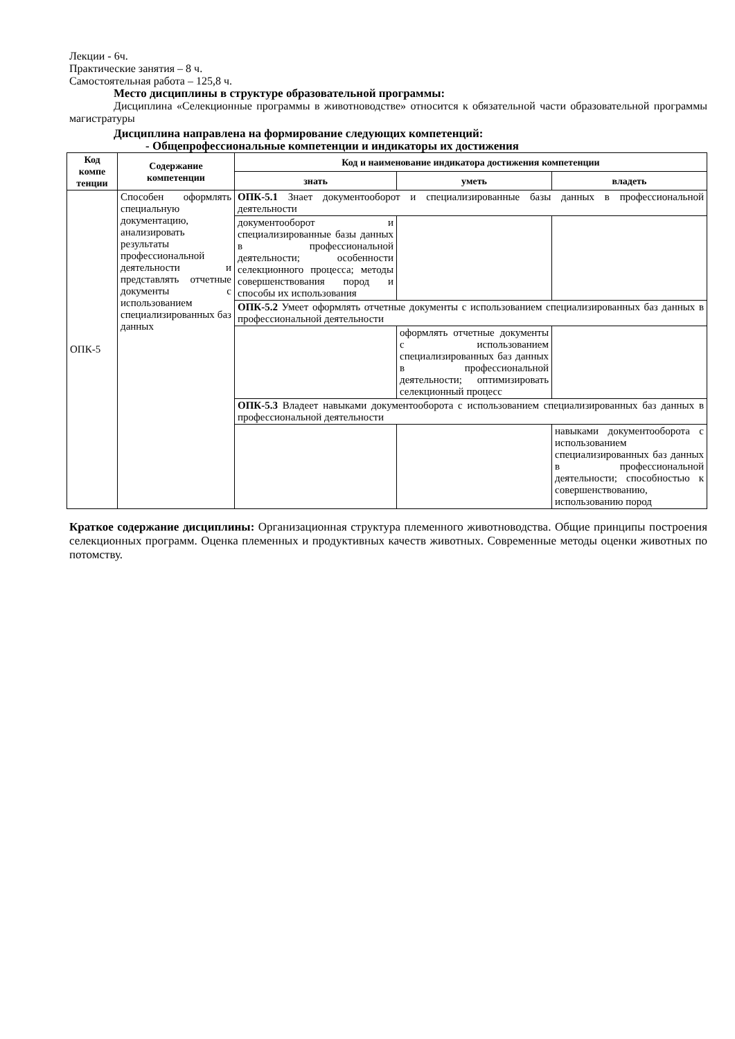Лекции - 6ч.
Практические занятия – 8 ч.
Самостоятельная работа – 125,8 ч.
Место дисциплины в структуре образовательной программы:
Дисциплина «Селекционные программы в животноводстве» относится к обязательной части образовательной программы магистратуры
Дисциплина направлена на формирование следующих компетенций:
- Общепрофессиональные компетенции и индикаторы их достижения
| Код компе тенции | Содержание компетенции | Код и наименование индикатора достижения компетенции | | |
| --- | --- | --- | --- | --- |
| | | знать | уметь | владеть |
| ОПК-5 | Способен оформлять специальную документацию, анализировать результаты профессиональной деятельности и представлять отчетные документы с использованием специализированных баз данных | ОПК-5.1 Знает документооборот и специализированные базы данных в профессиональной деятельности | | |
| | | документооборот и специализированные базы данных в профессиональной деятельности; особенности селекционного процесса; методы совершенствования пород и способы их использования | | |
| | | ОПК-5.2 Умеет оформлять отчетные документы с использованием специализированных баз данных в профессиональной деятельности | | |
| | | | оформлять отчетные документы с использованием специализированных баз данных в профессиональной деятельности; оптимизировать селекционный процесс | |
| | | ОПК-5.3 Владеет навыками документооборота с использованием специализированных баз данных в профессиональной деятельности | | |
| | | | | навыками документооборота с использованием специализированных баз данных в профессиональной деятельности; способностью к совершенствованию, использованию пород |
Краткое содержание дисциплины: Организационная структура племенного животноводства. Общие принципы построения селекционных программ. Оценка племенных и продуктивных качеств животных. Современные методы оценки животных по потомству.